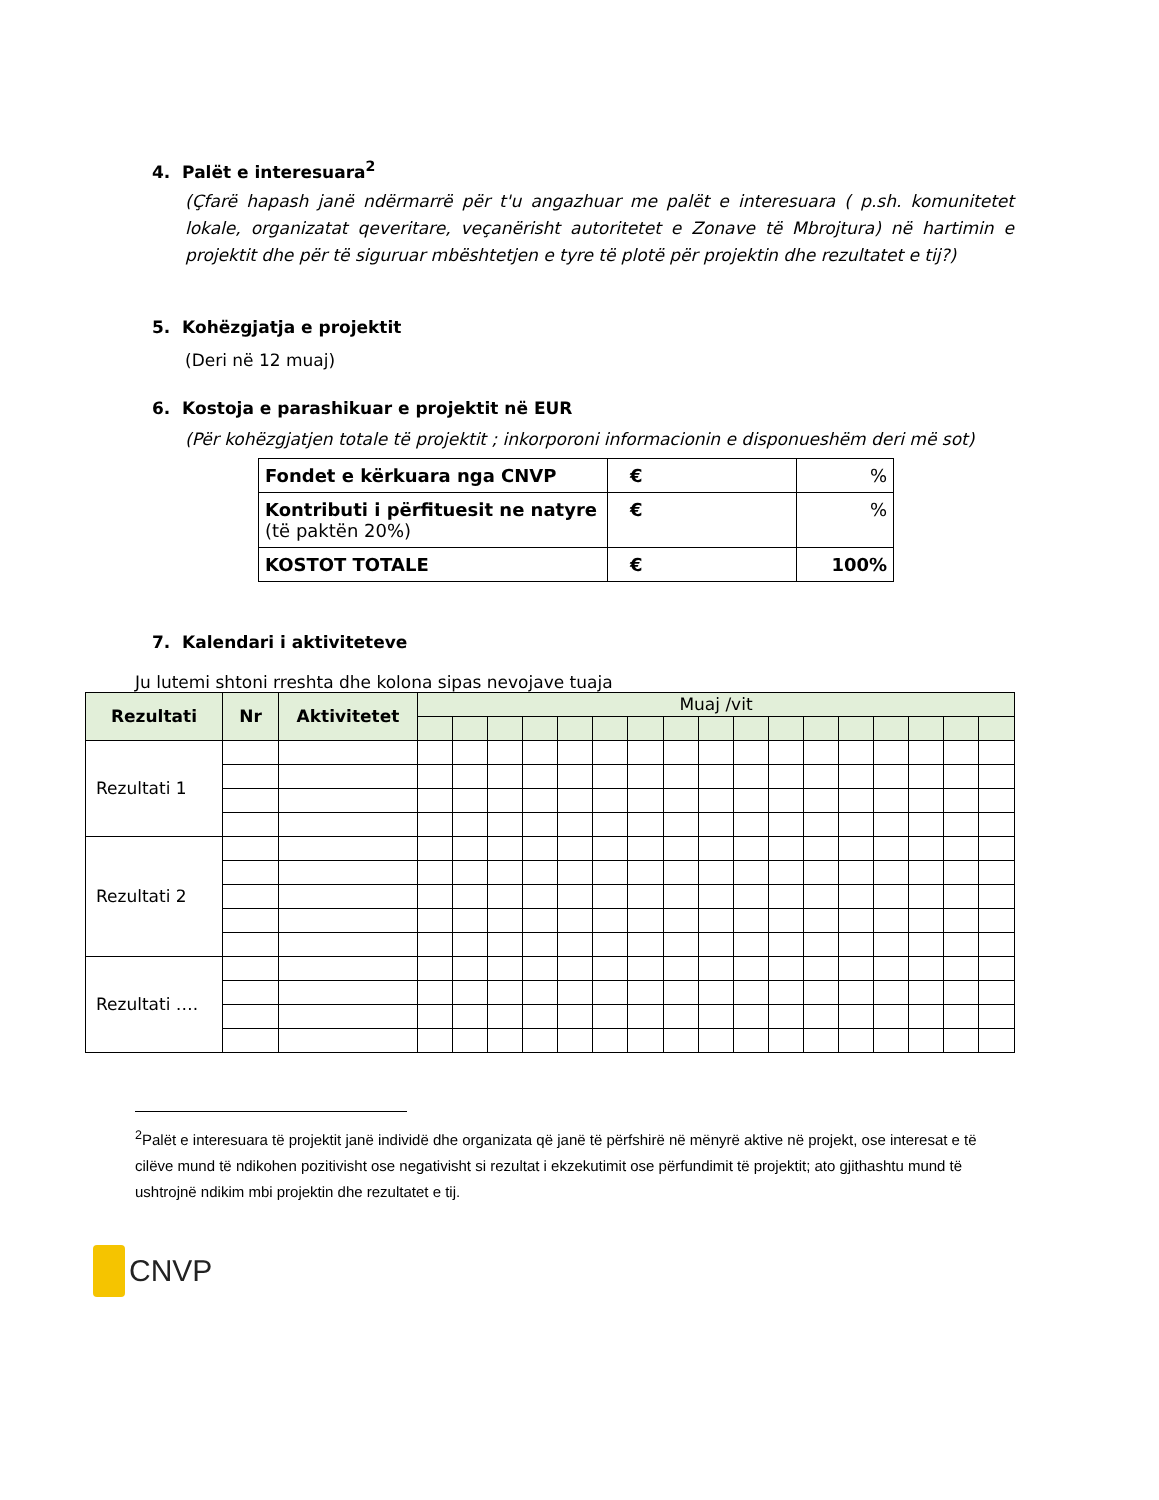4. Palët e interesuara<sup>2</sup>
(Çfarë hapash janë ndërmarrë për t'u angazhuar me palët e interesuara ( p.sh. komunitetet lokale, organizatat qeveritare, veçanërisht autoritetet e Zonave të Mbrojtura) në hartimin e projektit dhe për të siguruar mbështetjen e tyre të plotë për projektin dhe rezultatet e tij?)
5. Kohëzgjatja e projektit
(Deri në 12 muaj)
6. Kostoja e parashikuar e projektit në EUR
(Për kohëzgjatjen totale të projektit ; inkorporoni informacionin e disponueshëm deri më sot)
| Fondet e kërkuara nga CNVP | € | % |
| Kontributi i përfituesit ne natyre (të paktën 20%) | € | % |
| KOSTOT TOTALE | € | 100% |
7. Kalendari i aktiviteteve
Ju lutemi shtoni rreshta dhe kolona sipas nevojave tuaja
| Rezultati | Nr | Aktivitetet | Muaj /vit | | | | | | | | | | | | | | | | |
| --- | --- | --- | --- | --- | --- | --- | --- | --- | --- | --- | --- | --- | --- | --- | --- | --- | --- | --- | --- |
| Rezultati 1 | | | | | | | | | | | | | | | | | | | |
| Rezultati 2 | | | | | | | | | | | | | | | | | | | |
| Rezultati …. | | | | | | | | | | | | | | | | | | | |
<sup>2</sup> Palët e interesuara të projektit janë individë dhe organizata që janë të përfshirë në mënyrë aktive në projekt, ose interesat e të cilëve mund të ndikohen pozitivisht ose negativisht si rezultat i ekzekutimit ose përfundimit të projektit; ato gjithashtu mund të ushtrojnë ndikim mbi projektin dhe rezultatet e tij.
CNVP